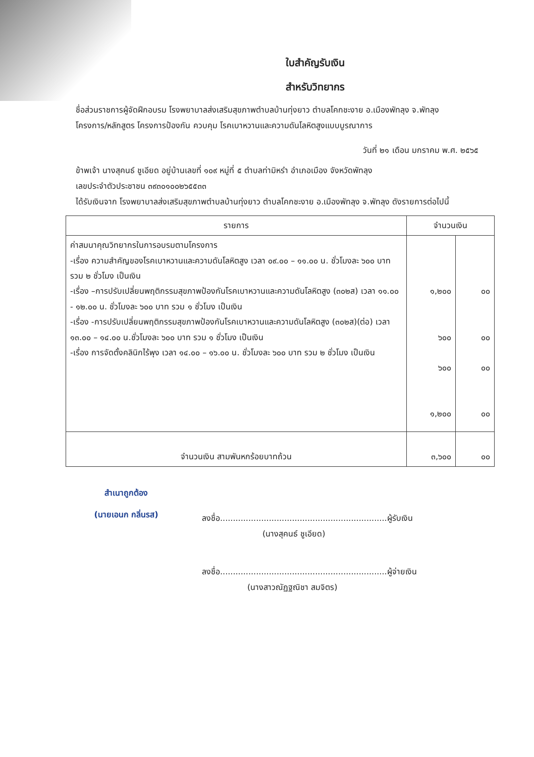ใบสำคัญรับเงิน
สำหรับวิทยากร
ชื่อส่วนราชการผู้จัดฝึกอบรม โรงพยาบาลส่งเสริมสุขภาพตำบลบ้านทุ่งยาว ตำบลโคกชะงาย อ.เมืองพัทลุง จ.พัทลุง
โครงการ/หลักสูตร โครงการป้องกัน ควบคุม โรคเบาหวานและความดันโลหิตสูงแบบบูรณาการ
วันที่ ๒๑ เดือน มกราคม พ.ศ. ๒๕๖๕
ข้าพเจ้า นางสุคนธ์ ชูเอียด อยู่บ้านเลขที่ ๑๐๙ หมู่ที่ ๕ ตำบลท่ามิหรำ อำเภอเมือง จังหวัดพัทลุง
เลขประจำตัวประชาชน ๓๙๓๐๑๐๐๒๖๕๕๓๓
ได้รับเงินจาก โรงพยาบาลส่งเสริมสุขภาพตำบลบ้านทุ่งยาว ตำบลโคกชะงาย อ.เมืองพัทลุง จ.พัทลุง ดังรายการต่อไปนี้
| รายการ | จำนวนเงิน | |
| --- | --- | --- |
| ค่าสมนาคุณวิทยากรในการอบรมตามโครงการ -เรื่อง ความสำคัญของโรคเบาหวานและความดันโลหิตสูง เวลา ๐๙.๐๐ – ๑๑.๐๐ น. ชั่วโมงละ ๖๐๐ บาท รวม ๒ ชั่วโมง เป็นเงิน -เรื่อง –การปรับเปลี่ยนพฤติกรรมสุขภาพป้องกันโรคเบาหวานและความดันโลหิตสูง (๓๐๒ส) เวลา ๑๑.๐๐ - ๑๒.๐๐ น. ชั่วโมงละ ๖๐๐ บาท รวม ๑ ชั่วโมง เป็นเงิน -เรื่อง -การปรับเปลี่ยนพฤติกรรมสุขภาพป้องกันโรคเบาหวานและความดันโลหิตสูง (๓๐๒ส)(ต่อ) เวลา ๑๓.๐๐ – ๑๔.๐๐ น.ชั่วโมงละ ๖๐๐ บาท รวม ๑ ชั่วโมง เป็นเงิน -เรื่อง การจัดตั้งคลินิกไร้พุง เวลา ๑๔.๐๐ – ๑๖.๐๐ น. ชั่วโมงละ ๖๐๐ บาท รวม ๒ ชั่วโมง เป็นเงิน | ๑,๒๐๐ ๖๐๐ ๖๐๐ ๑,๒๐๐ | ๐๐ ๐๐ ๐๐ ๐๐ |
| จำนวนเงิน สามพันหกร้อยบาทถ้วน | ๓,๖๐๐ | ๐๐ |
สำเนาถูกต้อง
(นายเอนก กลิ่นรส)
ลงชื่อ.................................................................ผู้รับเงิน
(นางสุคนธ์ ชูเอียด)
ลงชื่อ.................................................................ผู้จ่ายเงิน
(นางสาวณัฏฐณิชา สมจิตร)